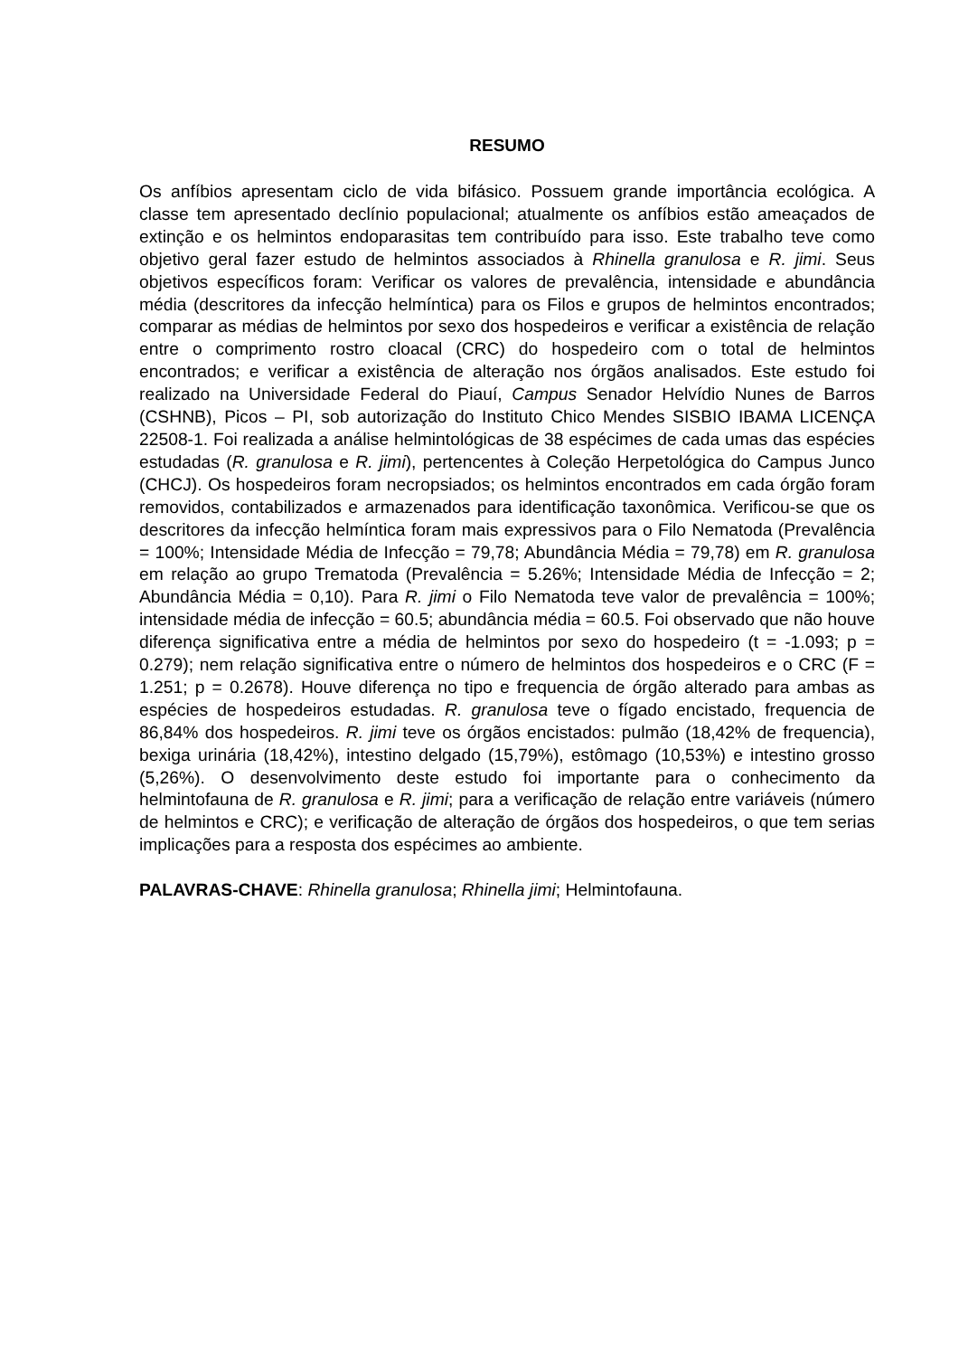RESUMO
Os anfíbios apresentam ciclo de vida bifásico. Possuem grande importância ecológica. A classe tem apresentado declínio populacional; atualmente os anfíbios estão ameaçados de extinção e os helmintos endoparasitas tem contribuído para isso. Este trabalho teve como objetivo geral fazer estudo de helmintos associados à Rhinella granulosa e R. jimi. Seus objetivos específicos foram: Verificar os valores de prevalência, intensidade e abundância média (descritores da infecção helmíntica) para os Filos e grupos de helmintos encontrados; comparar as médias de helmintos por sexo dos hospedeiros e verificar a existência de relação entre o comprimento rostro cloacal (CRC) do hospedeiro com o total de helmintos encontrados; e verificar a existência de alteração nos órgãos analisados. Este estudo foi realizado na Universidade Federal do Piauí, Campus Senador Helvídio Nunes de Barros (CSHNB), Picos – PI, sob autorização do Instituto Chico Mendes SISBIO IBAMA LICENÇA 22508-1. Foi realizada a análise helmintológicas de 38 espécimes de cada umas das espécies estudadas (R. granulosa e R. jimi), pertencentes à Coleção Herpetológica do Campus Junco (CHCJ). Os hospedeiros foram necropsiados; os helmintos encontrados em cada órgão foram removidos, contabilizados e armazenados para identificação taxonômica. Verificou-se que os descritores da infecção helmíntica foram mais expressivos para o Filo Nematoda (Prevalência = 100%; Intensidade Média de Infecção = 79,78; Abundância Média = 79,78) em R. granulosa em relação ao grupo Trematoda (Prevalência = 5.26%; Intensidade Média de Infecção = 2; Abundância Média = 0,10). Para R. jimi o Filo Nematoda teve valor de prevalência = 100%; intensidade média de infecção = 60.5; abundância média = 60.5. Foi observado que não houve diferença significativa entre a média de helmintos por sexo do hospedeiro (t = -1.093; p = 0.279); nem relação significativa entre o número de helmintos dos hospedeiros e o CRC (F = 1.251; p = 0.2678). Houve diferença no tipo e frequencia de órgão alterado para ambas as espécies de hospedeiros estudadas. R. granulosa teve o fígado encistado, frequencia de 86,84% dos hospedeiros. R. jimi teve os órgãos encistados: pulmão (18,42% de frequencia), bexiga urinária (18,42%), intestino delgado (15,79%), estômago (10,53%) e intestino grosso (5,26%). O desenvolvimento deste estudo foi importante para o conhecimento da helmintofauna de R. granulosa e R. jimi; para a verificação de relação entre variáveis (número de helmintos e CRC); e verificação de alteração de órgãos dos hospedeiros, o que tem serias implicações para a resposta dos espécimes ao ambiente.
PALAVRAS-CHAVE: Rhinella granulosa; Rhinella jimi; Helmintofauna.